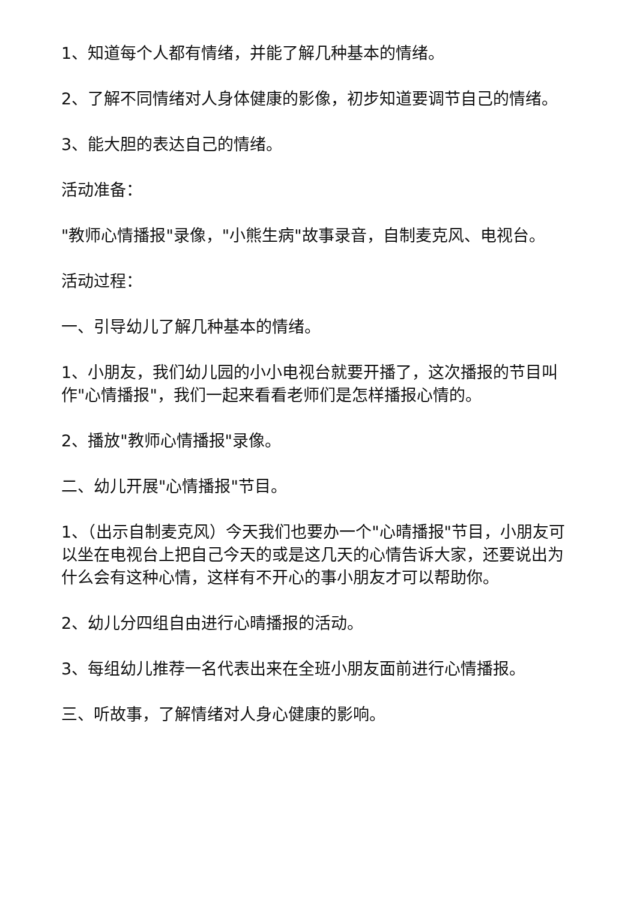1、知道每个人都有情绪，并能了解几种基本的情绪。
2、了解不同情绪对人身体健康的影像，初步知道要调节自己的情绪。
3、能大胆的表达自己的情绪。
活动准备：
"教师心情播报"录像，"小熊生病"故事录音，自制麦克风、电视台。
活动过程：
一、引导幼儿了解几种基本的情绪。
1、小朋友，我们幼儿园的小小电视台就要开播了，这次播报的节目叫作"心情播报"，我们一起来看看老师们是怎样播报心情的。
2、播放"教师心情播报"录像。
二、幼儿开展"心情播报"节目。
1、（出示自制麦克风）今天我们也要办一个"心晴播报"节目，小朋友可以坐在电视台上把自己今天的或是这几天的心情告诉大家，还要说出为什么会有这种心情，这样有不开心的事小朋友才可以帮助你。
2、幼儿分四组自由进行心晴播报的活动。
3、每组幼儿推荐一名代表出来在全班小朋友面前进行心情播报。
三、听故事，了解情绪对人身心健康的影响。